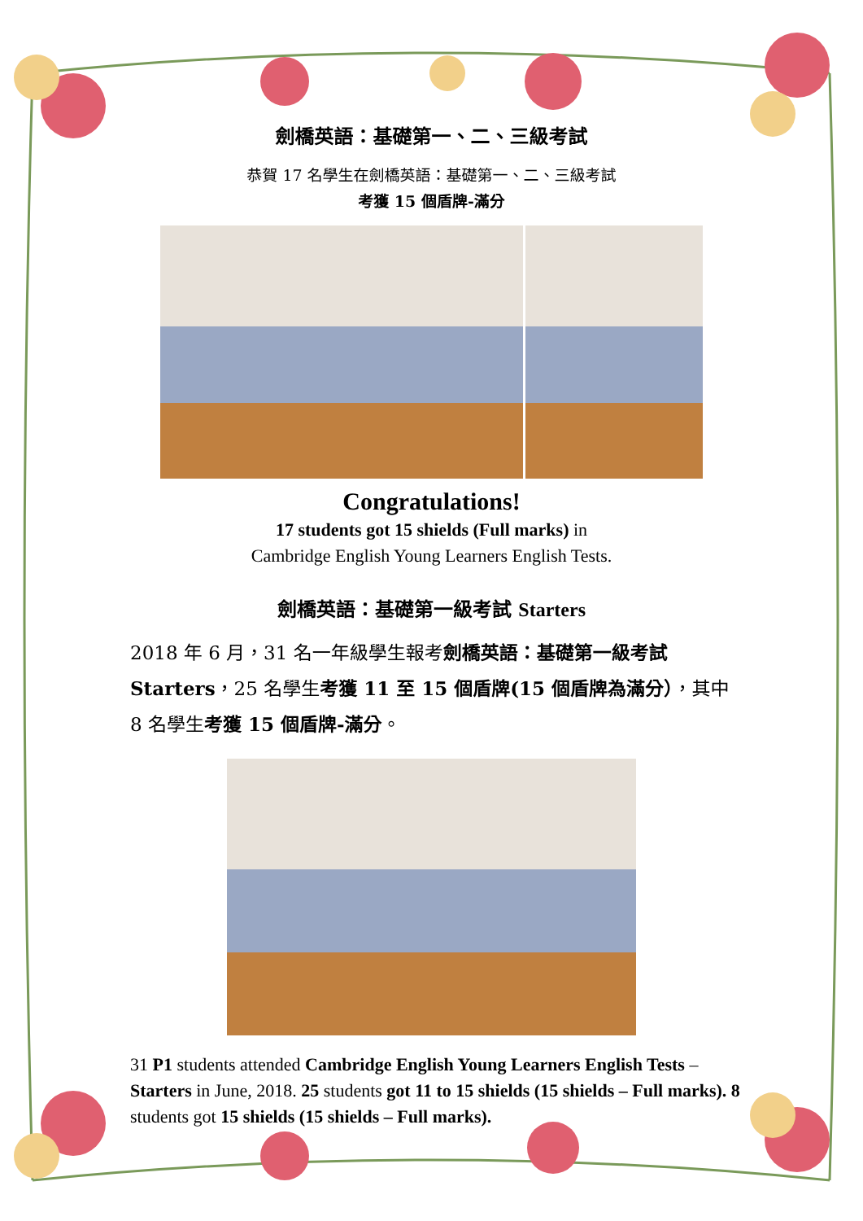劍橋英語：基礎第一、二、三級考試
恭賀 17 名學生在劍橋英語：基礎第一、二、三級考試
考獲 15 個盾牌-滿分
Congratulations!
17 students got 15 shields (Full marks) in
Cambridge English Young Learners English Tests.
劍橋英語：基礎第一級考試 Starters
2018 年 6 月，31 名一年級學生報考劍橋英語：基礎第一級考試 Starters，25 名學生考獲 11 至 15 個盾牌(15 個盾牌為滿分），其中 8 名學生考獲 15 個盾牌-滿分。
31 P1 students attended Cambridge English Young Learners English Tests – Starters in June, 2018. 25 students got 11 to 15 shields (15 shields – Full marks). 8 students got 15 shields (15 shields – Full marks).